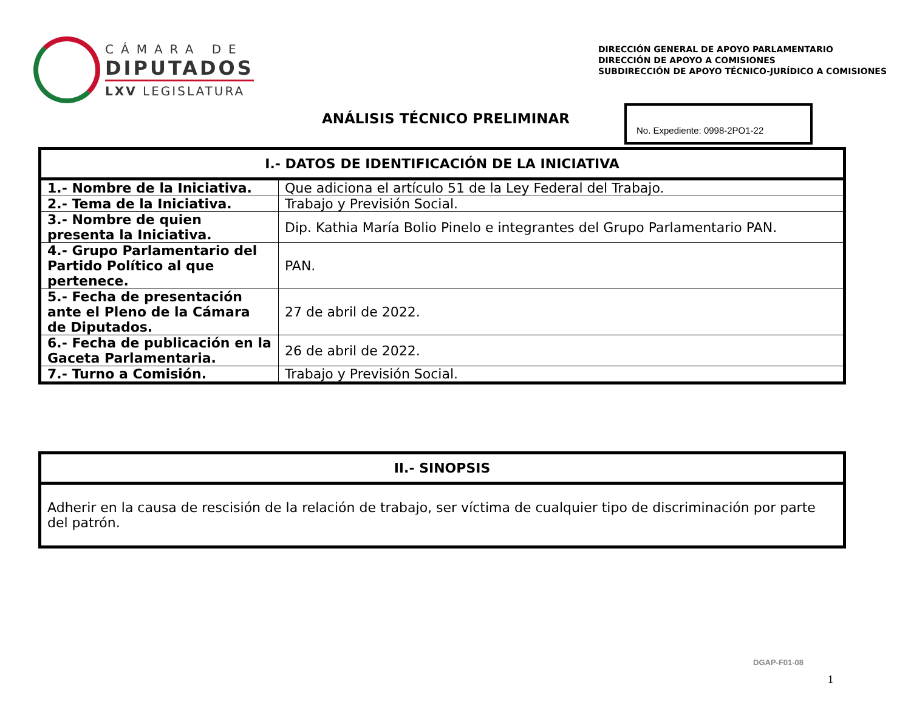CÁMARA DE
DIPUTADOS
LXV LEGISLATURA
DIRECCIÓN GENERAL DE APOYO PARLAMENTARIO
DIRECCIÓN DE APOYO A COMISIONES
SUBDIRECCIÓN DE APOYO TÉCNICO-JURÍDICO A COMISIONES
ANÁLISIS TÉCNICO PRELIMINAR
No. Expediente: 0998-2PO1-22
| I.- DATOS DE IDENTIFICACIÓN DE LA INICIATIVA | |
| --- | --- |
| 1.- Nombre de la Iniciativa. | Que adiciona el artículo 51 de la Ley Federal del Trabajo. |
| 2.- Tema de la Iniciativa. | Trabajo y Previsión Social. |
| 3.- Nombre de quien presenta la Iniciativa. | Dip. Kathia María Bolio Pinelo e integrantes del Grupo Parlamentario PAN. |
| 4.- Grupo Parlamentario del Partido Político al que pertenece. | PAN. |
| 5.- Fecha de presentación ante el Pleno de la Cámara de Diputados. | 27 de abril de 2022. |
| 6.- Fecha de publicación en la Gaceta Parlamentaria. | 26 de abril de 2022. |
| 7.- Turno a Comisión. | Trabajo y Previsión Social. |
| II.- SINOPSIS |
| --- |
| Adherir en la causa de rescisión de la relación de trabajo, ser víctima de cualquier tipo de discriminación por parte del patrón. |
DGAP-F01-08
1